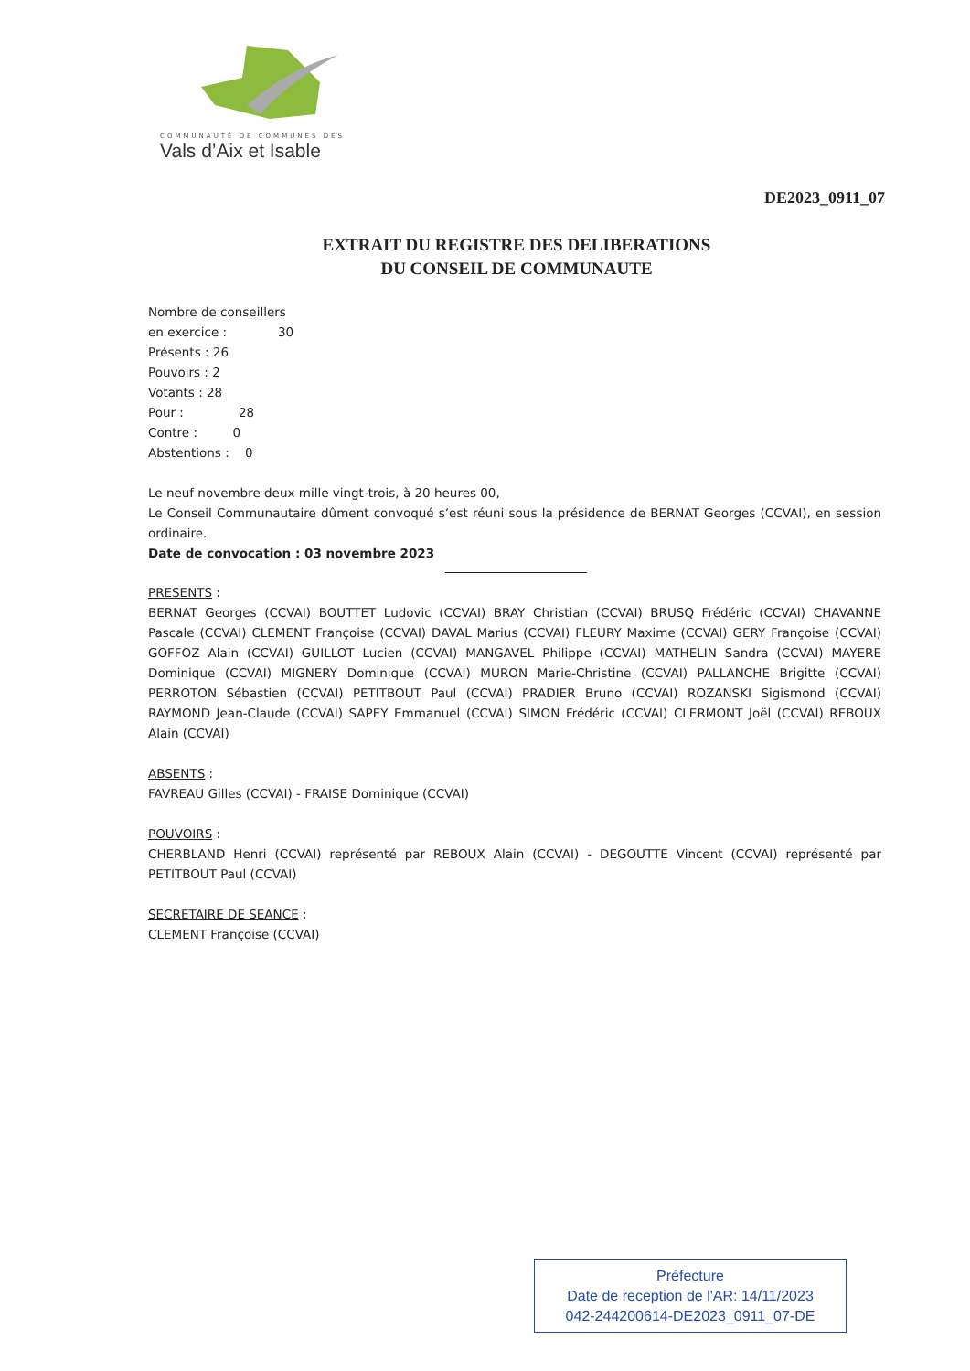COMMUNAUTÉ DE COMMUNES DES
Vals d’Aix et Isable
DE2023_0911_07
EXTRAIT DU REGISTRE DES DELIBERATIONS
DU CONSEIL DE COMMUNAUTE
Nombre de conseillers
en exercice : 30
Présents : 26
Pouvoirs : 2
Votants : 28
Pour : 28
Contre : 0
Abstentions : 0
Le neuf novembre deux mille vingt-trois, à 20 heures 00,
Le Conseil Communautaire dûment convoqué s’est réuni sous la présidence de BERNAT Georges (CCVAI), en session ordinaire.
Date de convocation : 03 novembre 2023
PRESENTS :
BERNAT Georges (CCVAI) BOUTTET Ludovic (CCVAI) BRAY Christian (CCVAI) BRUSQ Frédéric (CCVAI) CHAVANNE Pascale (CCVAI) CLEMENT Françoise (CCVAI) DAVAL Marius (CCVAI) FLEURY Maxime (CCVAI) GERY Françoise (CCVAI) GOFFOZ Alain (CCVAI) GUILLOT Lucien (CCVAI) MANGAVEL Philippe (CCVAI) MATHELIN Sandra (CCVAI) MAYERE Dominique (CCVAI) MIGNERY Dominique (CCVAI) MURON Marie-Christine (CCVAI) PALLANCHE Brigitte (CCVAI) PERROTON Sébastien (CCVAI) PETITBOUT Paul (CCVAI) PRADIER Bruno (CCVAI) ROZANSKI Sigismond (CCVAI) RAYMOND Jean-Claude (CCVAI) SAPEY Emmanuel (CCVAI) SIMON Frédéric (CCVAI) CLERMONT Joël (CCVAI) REBOUX Alain (CCVAI)
ABSENTS :
FAVREAU Gilles (CCVAI) - FRAISE Dominique (CCVAI)
POUVOIRS :
CHERBLAND Henri (CCVAI) représenté par REBOUX Alain (CCVAI) - DEGOUTTE Vincent (CCVAI) représenté par PETITBOUT Paul (CCVAI)
SECRETAIRE DE SEANCE :
CLEMENT Françoise (CCVAI)
Préfecture
Date de reception de l'AR: 14/11/2023
042-244200614-DE2023_0911_07-DE